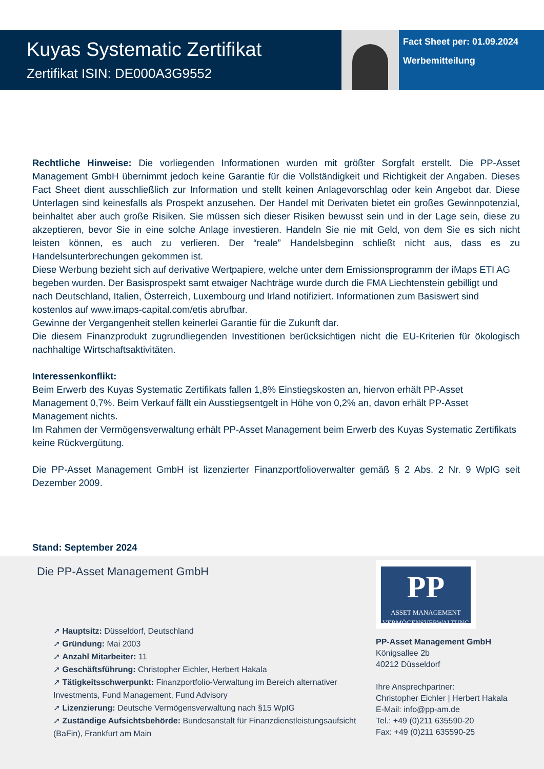Kuyas Systematic Zertifikat
Zertifikat ISIN: DE000A3G9552
Fact Sheet per: 01.09.2024
Werbemitteilung
Rechtliche Hinweise: Die vorliegenden Informationen wurden mit größter Sorgfalt erstellt. Die PP-Asset Management GmbH übernimmt jedoch keine Garantie für die Vollständigkeit und Richtigkeit der Angaben. Dieses Fact Sheet dient ausschließlich zur Information und stellt keinen Anlagevorschlag oder kein Angebot dar. Diese Unterlagen sind keinesfalls als Prospekt anzusehen. Der Handel mit Derivaten bietet ein großes Gewinnpotenzial, beinhaltet aber auch große Risiken. Sie müssen sich dieser Risiken bewusst sein und in der Lage sein, diese zu akzeptieren, bevor Sie in eine solche Anlage investieren. Handeln Sie nie mit Geld, von dem Sie es sich nicht leisten können, es auch zu verlieren. Der “reale” Handelsbeginn schließt nicht aus, dass es zu Handelsunterbrechungen gekommen ist.
Diese Werbung bezieht sich auf derivative Wertpapiere, welche unter dem Emissionsprogramm der iMaps ETI AG begeben wurden. Der Basisprospekt samt etwaiger Nachträge wurde durch die FMA Liechtenstein gebilligt und nach Deutschland, Italien, Österreich, Luxembourg und Irland notifiziert. Informationen zum Basiswert sind kostenlos auf www.imaps-capital.com/etis abrufbar.
Gewinne der Vergangenheit stellen keinerlei Garantie für die Zukunft dar.
Die diesem Finanzprodukt zugrundliegenden Investitionen berücksichtigen nicht die EU-Kriterien für ökologisch nachhaltige Wirtschaftsaktivitäten.
Interessenkonflikt:
Beim Erwerb des Kuyas Systematic Zertifikats fallen 1,8% Einstiegskosten an, hiervon erhält PP-Asset Management 0,7%. Beim Verkauf fällt ein Ausstiegsentgelt in Höhe von 0,2% an, davon erhält PP-Asset Management nichts.
Im Rahmen der Vermögensverwaltung erhält PP-Asset Management beim Erwerb des Kuyas Systematic Zertifikats keine Rückvergütung.
Die PP-Asset Management GmbH ist lizenzierter Finanzportfolioverwalter gemäß § 2 Abs. 2 Nr. 9 WpIG seit Dezember 2009.
Stand: September 2024
Die PP-Asset Management GmbH
➚ Hauptsitz: Düsseldorf, Deutschland
➚ Gründung: Mai 2003
➚ Anzahl Mitarbeiter: 11
➚ Geschäftsführung: Christopher Eichler, Herbert Hakala
➚ Tätigkeitsschwerpunkt: Finanzportfolio-Verwaltung im Bereich alternativer Investments, Fund Management, Fund Advisory
➚ Lizenzierung: Deutsche Vermögensverwaltung nach §15 WpIG
➚ Zuständige Aufsichtsbehörde: Bundesanstalt für Finanzdienstleistungsaufsicht (BaFin), Frankfurt am Main
PP
ASSET MANAGEMENT
VERMÖGENSVERWALTUNG
PP-Asset Management GmbH
Königsallee 2b
40212 Düsseldorf
Ihre Ansprechpartner:
Christopher Eichler | Herbert Hakala
E-Mail: info@pp-am.de
Tel.: +49 (0)211 635590-20
Fax: +49 (0)211 635590-25